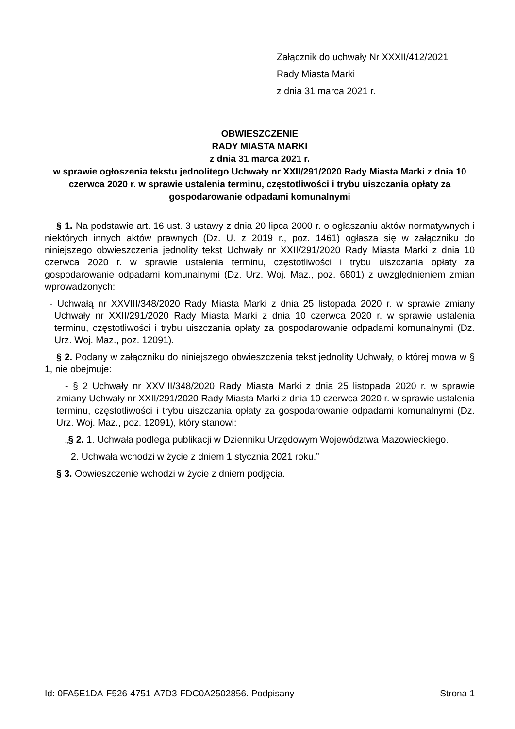Załącznik do uchwały Nr XXXII/412/2021
Rady Miasta Marki
z dnia 31 marca 2021 r.
OBWIESZCZENIE
RADY MIASTA MARKI
z dnia 31 marca 2021 r.
w sprawie ogłoszenia tekstu jednolitego Uchwały nr XXII/291/2020 Rady Miasta Marki z dnia 10 czerwca 2020 r. w sprawie ustalenia terminu, częstotliwości i trybu uiszczania opłaty za gospodarowanie odpadami komunalnymi
§ 1. Na podstawie art. 16 ust. 3 ustawy z dnia 20 lipca 2000 r. o ogłaszaniu aktów normatywnych i niektórych innych aktów prawnych (Dz. U. z 2019 r., poz. 1461) ogłasza się w załączniku do niniejszego obwieszczenia jednolity tekst Uchwały nr XXII/291/2020 Rady Miasta Marki z dnia 10 czerwca 2020 r. w sprawie ustalenia terminu, częstotliwości i trybu uiszczania opłaty za gospodarowanie odpadami komunalnymi (Dz. Urz. Woj. Maz., poz. 6801) z uwzględnieniem zmian wprowadzonych:
- Uchwałą nr XXVIII/348/2020 Rady Miasta Marki z dnia 25 listopada 2020 r. w sprawie zmiany Uchwały nr XXII/291/2020 Rady Miasta Marki z dnia 10 czerwca 2020 r. w sprawie ustalenia terminu, częstotliwości i trybu uiszczania opłaty za gospodarowanie odpadami komunalnymi (Dz. Urz. Woj. Maz., poz. 12091).
§ 2. Podany w załączniku do niniejszego obwieszczenia tekst jednolity Uchwały, o której mowa w § 1, nie obejmuje:
- § 2 Uchwały nr XXVIII/348/2020 Rady Miasta Marki z dnia 25 listopada 2020 r. w sprawie zmiany Uchwały nr XXII/291/2020 Rady Miasta Marki z dnia 10 czerwca 2020 r. w sprawie ustalenia terminu, częstotliwości i trybu uiszczania opłaty za gospodarowanie odpadami komunalnymi (Dz. Urz. Woj. Maz., poz. 12091), który stanowi:
„§ 2. 1. Uchwała podlega publikacji w Dzienniku Urzędowym Województwa Mazowieckiego.
2. Uchwała wchodzi w życie z dniem 1 stycznia 2021 roku.”
§ 3. Obwieszczenie wchodzi w życie z dniem podjęcia.
Id: 0FA5E1DA-F526-4751-A7D3-FDC0A2502856. Podpisany Strona 1